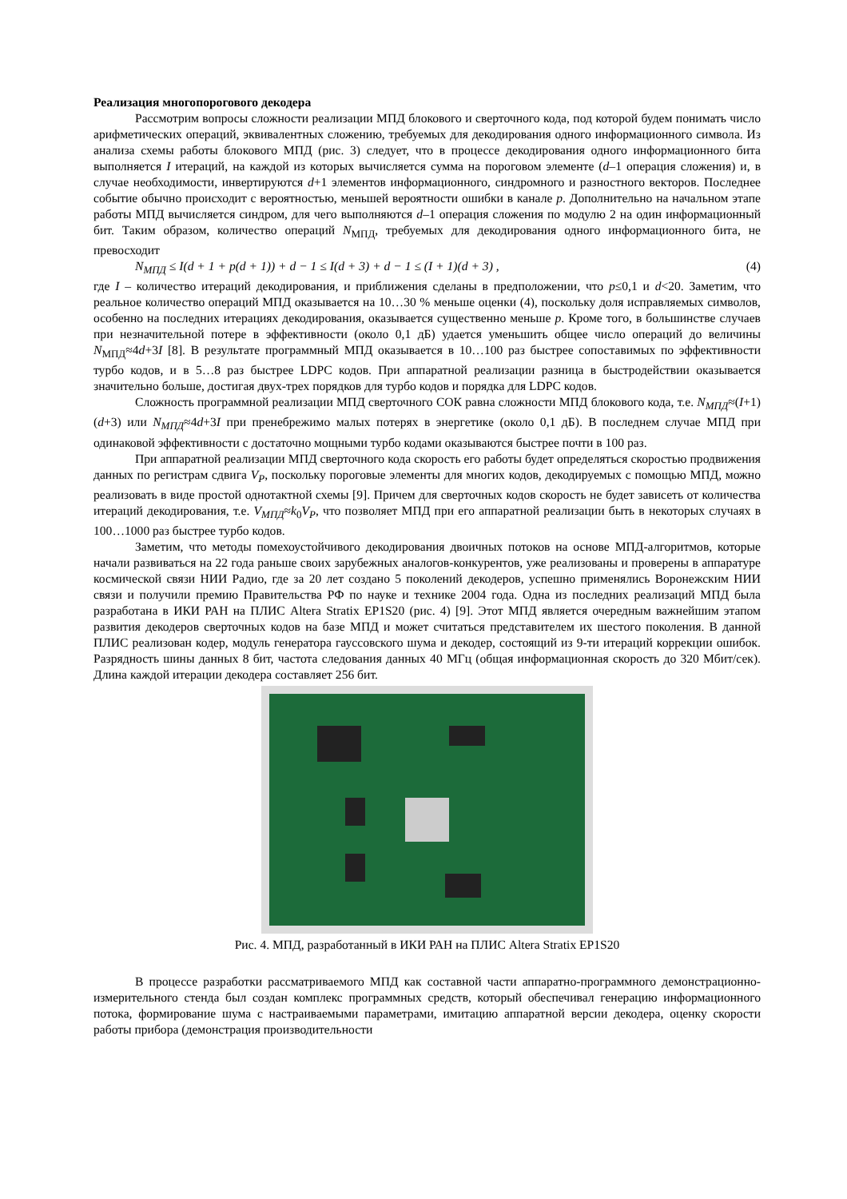Реализация многопорогового декодера
Рассмотрим вопросы сложности реализации МПД блокового и сверточного кода, под которой будем понимать число арифметических операций, эквивалентных сложению, требуемых для декодирования одного информационного символа. Из анализа схемы работы блокового МПД (рис. 3) следует, что в процессе декодирования одного информационного бита выполняется I итераций, на каждой из которых вычисляется сумма на пороговом элементе (d–1 операция сложения) и, в случае необходимости, инвертируются d+1 элементов информационного, синдромного и разностного векторов. Последнее событие обычно происходит с вероятностью, меньшей вероятности ошибки в канале p. Дополнительно на начальном этапе работы МПД вычисляется синдром, для чего выполняются d–1 операция сложения по модулю 2 на один информационный бит. Таким образом, количество операций N<sub>МПД</sub>, требуемых для декодирования одного информационного бита, не превосходит
N<sub>МПД</sub> ≤ I(d + 1 + p(d + 1)) + d − 1 ≤ I(d + 3) + d − 1 ≤ (I + 1)(d + 3) , (4)
где I – количество итераций декодирования, и приближения сделаны в предположении, что p≤0,1 и d<20. Заметим, что реальное количество операций МПД оказывается на 10…30 % меньше оценки (4), поскольку доля исправляемых символов, особенно на последних итерациях декодирования, оказывается существенно меньше p. Кроме того, в большинстве случаев при незначительной потере в эффективности (около 0,1 дБ) удается уменьшить общее число операций до величины N<sub>МПД</sub>≈4d+3I [8]. В результате программный МПД оказывается в 10…100 раз быстрее сопоставимых по эффективности турбо кодов, и в 5…8 раз быстрее LDPC кодов. При аппаратной реализации разница в быстродействии оказывается значительно больше, достигая двух-трех порядков для турбо кодов и порядка для LDPC кодов.
Сложность программной реализации МПД сверточного СОК равна сложности МПД блокового кода, т.е. N<sub>МПД</sub>≈(I+1) (d+3) или N<sub>МПД</sub>≈4d+3I при пренебрежимо малых потерях в энергетике (около 0,1 дБ). В последнем случае МПД при одинаковой эффективности с достаточно мощными турбо кодами оказываются быстрее почти в 100 раз.
При аппаратной реализации МПД сверточного кода скорость его работы будет определяться скоростью продвижения данных по регистрам сдвига V<sub>P</sub>, поскольку пороговые элементы для многих кодов, декодируемых с помощью МПД, можно реализовать в виде простой однотактной схемы [9]. Причем для сверточных кодов скорость не будет зависеть от количества итераций декодирования, т.е. V<sub>МПД</sub>≈k<sub>0</sub>V<sub>P</sub>, что позволяет МПД при его аппаратной реализации быть в некоторых случаях в 100…1000 раз быстрее турбо кодов.
Заметим, что методы помехоустойчивого декодирования двоичных потоков на основе МПД-алгоритмов, которые начали развиваться на 22 года раньше своих зарубежных аналогов-конкурентов, уже реализованы и проверены в аппаратуре космической связи НИИ Радио, где за 20 лет создано 5 поколений декодеров, успешно применялись Воронежским НИИ связи и получили премию Правительства РФ по науке и технике 2004 года. Одна из последних реализаций МПД была разработана в ИКИ РАН на ПЛИС Altera Stratix EP1S20 (рис. 4) [9]. Этот МПД является очередным важнейшим этапом развития декодеров сверточных кодов на базе МПД и может считаться представителем их шестого поколения. В данной ПЛИС реализован кодер, модуль генератора гауссовского шума и декодер, состоящий из 9-ти итераций коррекции ошибок. Разрядность шины данных 8 бит, частота следования данных 40 МГц (общая информационная скорость до 320 Мбит/сек). Длина каждой итерации декодера составляет 256 бит.
Рис. 4. МПД, разработанный в ИКИ РАН на ПЛИС Altera Stratix EP1S20
В процессе разработки рассматриваемого МПД как составной части аппаратно-программного демонстрационно-измерительного стенда был создан комплекс программных средств, который обеспечивал генерацию информационного потока, формирование шума с настраиваемыми параметрами, имитацию аппаратной версии декодера, оценку скорости работы прибора (демонстрация производительности